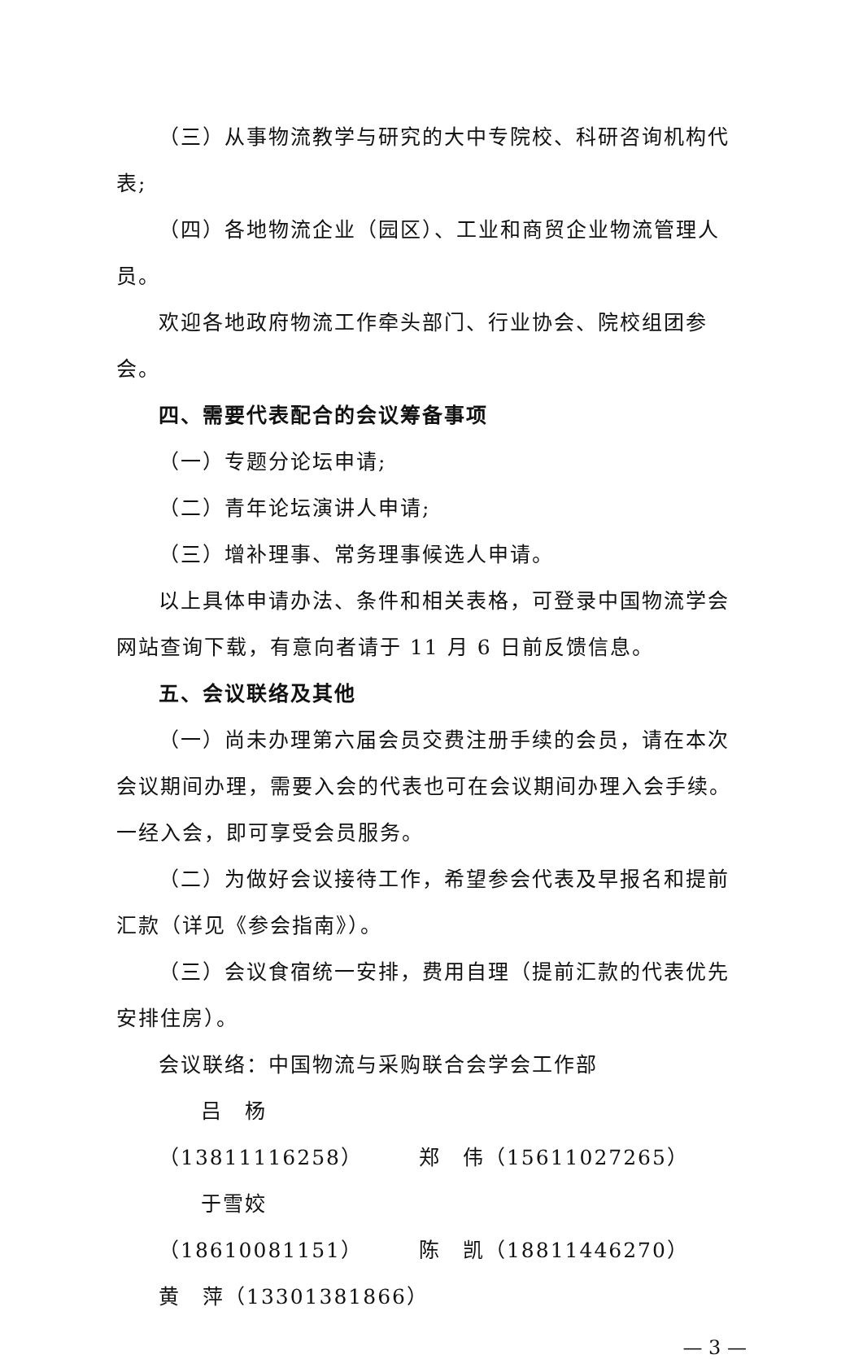（三）从事物流教学与研究的大中专院校、科研咨询机构代表;
（四）各地物流企业（园区）、工业和商贸企业物流管理人员。
欢迎各地政府物流工作牵头部门、行业协会、院校组团参会。
四、需要代表配合的会议筹备事项
（一）专题分论坛申请;
（二）青年论坛演讲人申请;
（三）增补理事、常务理事候选人申请。
以上具体申请办法、条件和相关表格，可登录中国物流学会网站查询下载，有意向者请于 11 月 6 日前反馈信息。
五、会议联络及其他
（一）尚未办理第六届会员交费注册手续的会员，请在本次会议期间办理，需要入会的代表也可在会议期间办理入会手续。一经入会，即可享受会员服务。
（二）为做好会议接待工作，希望参会代表及早报名和提前汇款（详见《参会指南》）。
（三）会议食宿统一安排，费用自理（提前汇款的代表优先安排住房）。
会议联络：中国物流与采购联合会学会工作部
吕　杨（13811116258） 郑　伟（15611027265）
于雪姣（18610081151） 陈　凯（18811446270）
黄　萍（13301381866）
— 3 —